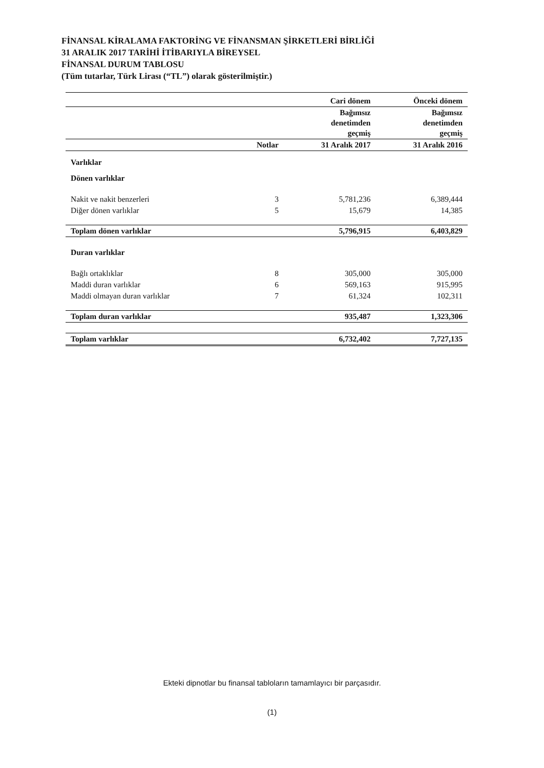FİNANSAL KİRALAMA FAKTORİNG VE FİNANSMAN ŞİRKETLERİ BİRLİĞİ
31 ARALIK 2017 TARİHİ İTİBARIYLA BİREYSEL
FİNANSAL DURUM TABLOSU
(Tüm tutarlar, Türk Lirası (“TL”) olarak gösterilmiştir.)
| | | Cari dönem | Önceki dönem |
| --- | --- | --- | --- |
| | | Bağımsız denetimden geçmiş | Bağımsız denetimden geçmiş |
| | Notlar | 31 Aralık 2017 | 31 Aralık 2016 |
| Varlıklar | | | |
| Dönen varlıklar | | | |
| Nakit ve nakit benzerleri | 3 | 5,781,236 | 6,389,444 |
| Diğer dönen varlıklar | 5 | 15,679 | 14,385 |
| Toplam dönen varlıklar | | 5,796,915 | 6,403,829 |
| Duran varlıklar | | | |
| Bağlı ortaklıklar | 8 | 305,000 | 305,000 |
| Maddi duran varlıklar | 6 | 569,163 | 915,995 |
| Maddi olmayan duran varlıklar | 7 | 61,324 | 102,311 |
| Toplam duran varlıklar | | 935,487 | 1,323,306 |
| Toplam varlıklar | | 6,732,402 | 7,727,135 |
Ekteki dipnotlar bu finansal tabloların tamamlayıcı bir parçasıdır.
(1)